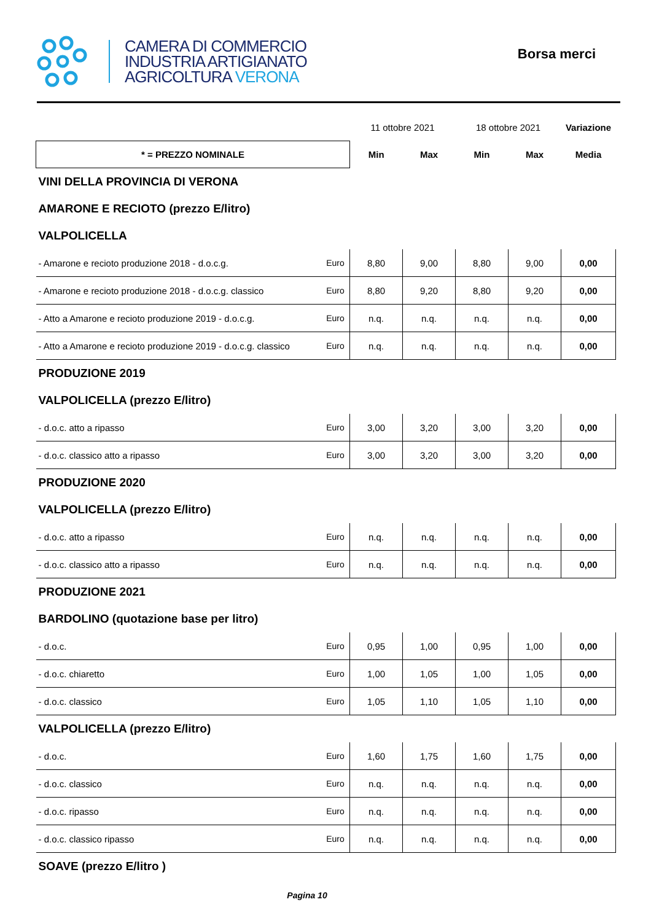CAMERA DI COMMERCIO
INDUSTRIA ARTIGIANATO
AGRICOLTURA VERONA
Borsa merci
| | | 11 ottobre 2021 | | 18 ottobre 2021 | | Variazione |
| * = PREZZO NOMINALE | | Min | Max | Min | Max | Media |
| VINI DELLA PROVINCIA DI VERONA | | | | | | |
| AMARONE E RECIOTO (prezzo E/litro) | | | | | | |
| VALPOLICELLA | | | | | | |
| - Amarone e recioto produzione 2018 - d.o.c.g. | Euro | 8,80 | 9,00 | 8,80 | 9,00 | 0,00 |
| - Amarone e recioto produzione 2018 - d.o.c.g. classico | Euro | 8,80 | 9,20 | 8,80 | 9,20 | 0,00 |
| - Atto a Amarone e recioto produzione 2019 - d.o.c.g. | Euro | n.q. | n.q. | n.q. | n.q. | 0,00 |
| - Atto a Amarone e recioto produzione 2019 - d.o.c.g. classico | Euro | n.q. | n.q. | n.q. | n.q. | 0,00 |
| PRODUZIONE 2019 | | | | | | |
| VALPOLICELLA (prezzo E/litro) | | | | | | |
| - d.o.c. atto a ripasso | Euro | 3,00 | 3,20 | 3,00 | 3,20 | 0,00 |
| - d.o.c. classico atto a ripasso | Euro | 3,00 | 3,20 | 3,00 | 3,20 | 0,00 |
| PRODUZIONE 2020 | | | | | | |
| VALPOLICELLA (prezzo E/litro) | | | | | | |
| - d.o.c. atto a ripasso | Euro | n.q. | n.q. | n.q. | n.q. | 0,00 |
| - d.o.c. classico atto a ripasso | Euro | n.q. | n.q. | n.q. | n.q. | 0,00 |
| PRODUZIONE 2021 | | | | | | |
| BARDOLINO (quotazione base per litro) | | | | | | |
| - d.o.c. | Euro | 0,95 | 1,00 | 0,95 | 1,00 | 0,00 |
| - d.o.c. chiaretto | Euro | 1,00 | 1,05 | 1,00 | 1,05 | 0,00 |
| - d.o.c. classico | Euro | 1,05 | 1,10 | 1,05 | 1,10 | 0,00 |
| VALPOLICELLA (prezzo E/litro) | | | | | | |
| - d.o.c. | Euro | 1,60 | 1,75 | 1,60 | 1,75 | 0,00 |
| - d.o.c. classico | Euro | n.q. | n.q. | n.q. | n.q. | 0,00 |
| - d.o.c. ripasso | Euro | n.q. | n.q. | n.q. | n.q. | 0,00 |
| - d.o.c. classico ripasso | Euro | n.q. | n.q. | n.q. | n.q. | 0,00 |
| SOAVE (prezzo E/litro ) | | | | | | |
Pagina 10